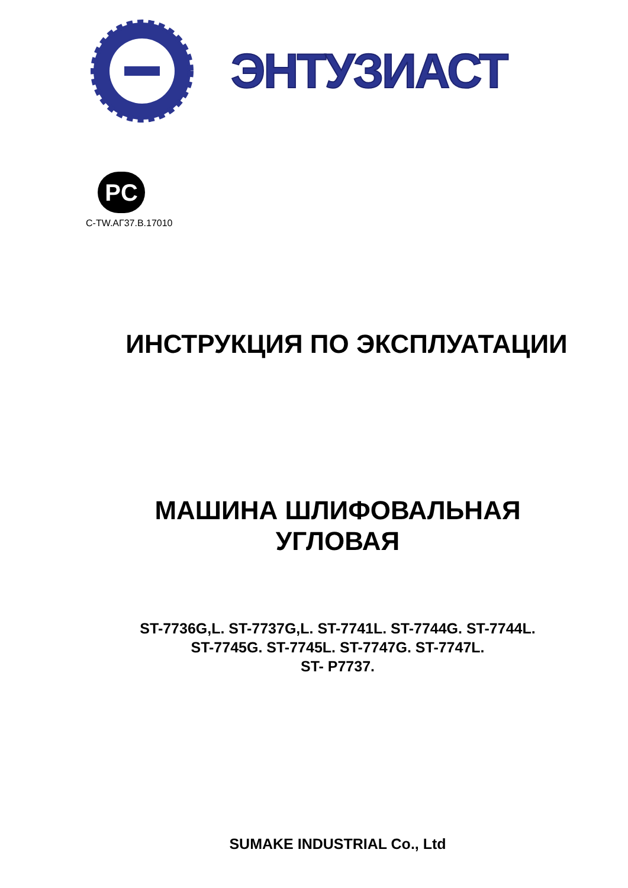ЭНТУЗИАСТ
PC
C-TW.АГ37.В.17010
ИНСТРУКЦИЯ ПО ЭКСПЛУАТАЦИИ
МАШИНА ШЛИФОВАЛЬНАЯ
УГЛОВАЯ
ST-7736G,L. ST-7737G,L. ST-7741L. ST-7744G. ST-7744L.
ST-7745G. ST-7745L. ST-7747G. ST-7747L.
ST- P7737.
SUMAKE INDUSTRIAL Co., Ltd